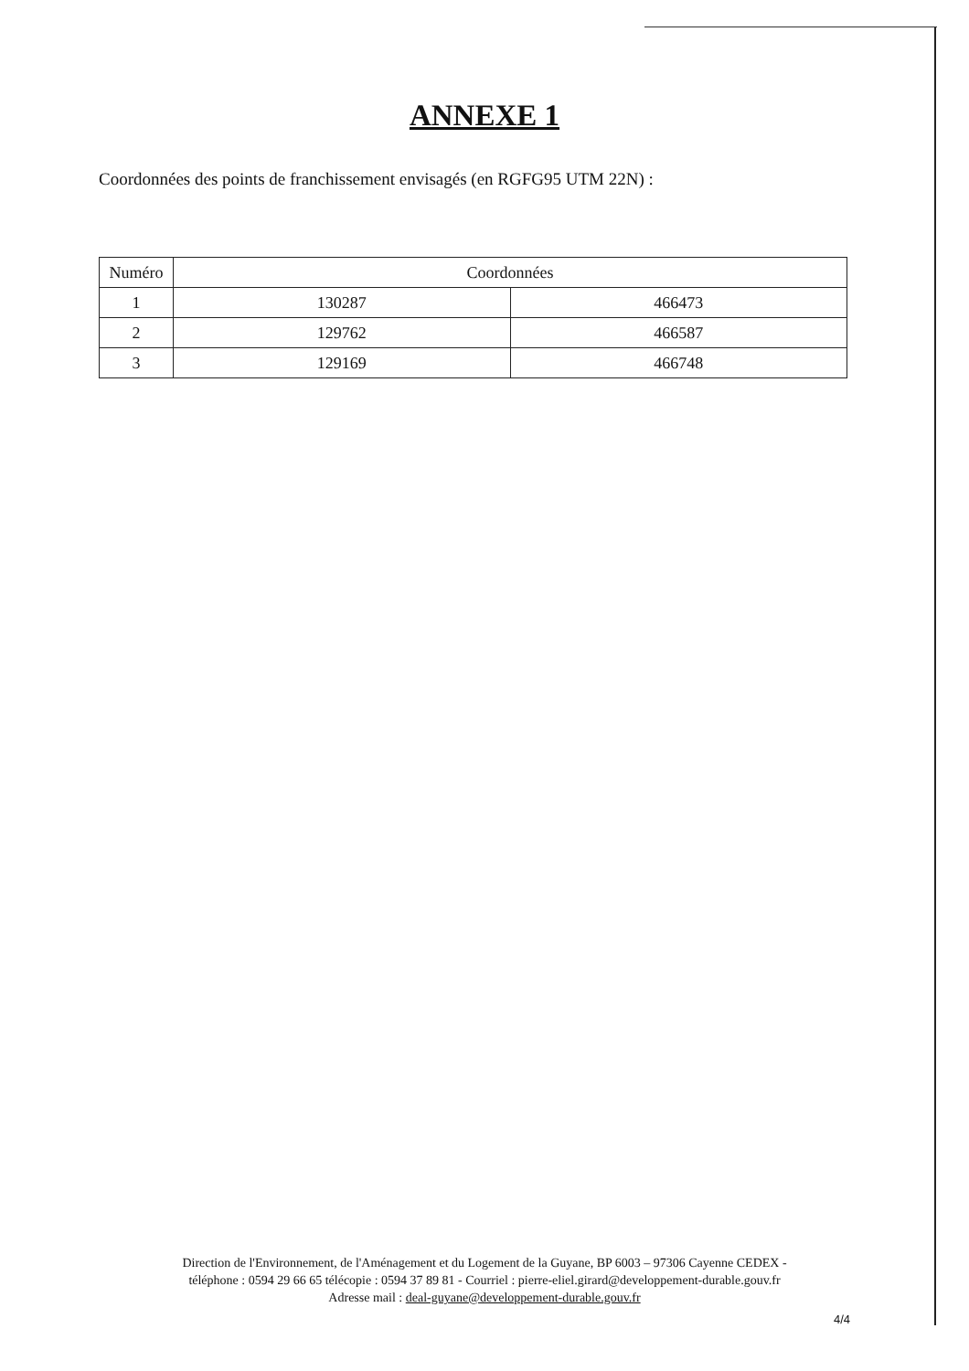ANNEXE 1
Coordonnées des points de franchissement envisagés (en RGFG95 UTM 22N) :
| Numéro | Coordonnées | |
| --- | --- | --- |
| 1 | 130287 | 466473 |
| 2 | 129762 | 466587 |
| 3 | 129169 | 466748 |
Direction de l'Environnement, de l'Aménagement et du Logement de la Guyane, BP 6003 – 97306 Cayenne CEDEX -
téléphone : 0594 29 66 65 télécopie : 0594 37 89 81 - Courriel : pierre-eliel.girard@developpement-durable.gouv.fr
Adresse mail : deal-guyane@developpement-durable.gouv.fr
4/4